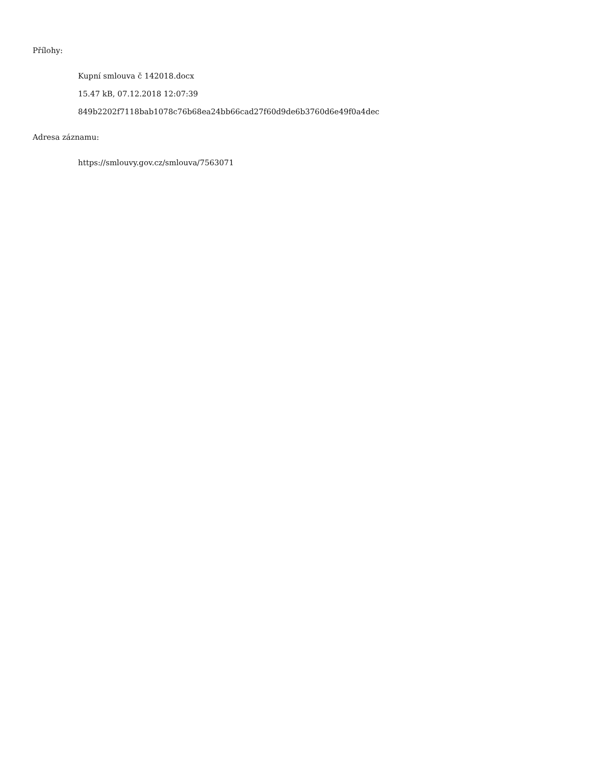Přílohy:
Kupní smlouva č 142018.docx
15.47 kB, 07.12.2018 12:07:39
849b2202f7118bab1078c76b68ea24bb66cad27f60d9de6b3760d6e49f0a4dec
Adresa záznamu:
https://smlouvy.gov.cz/smlouva/7563071